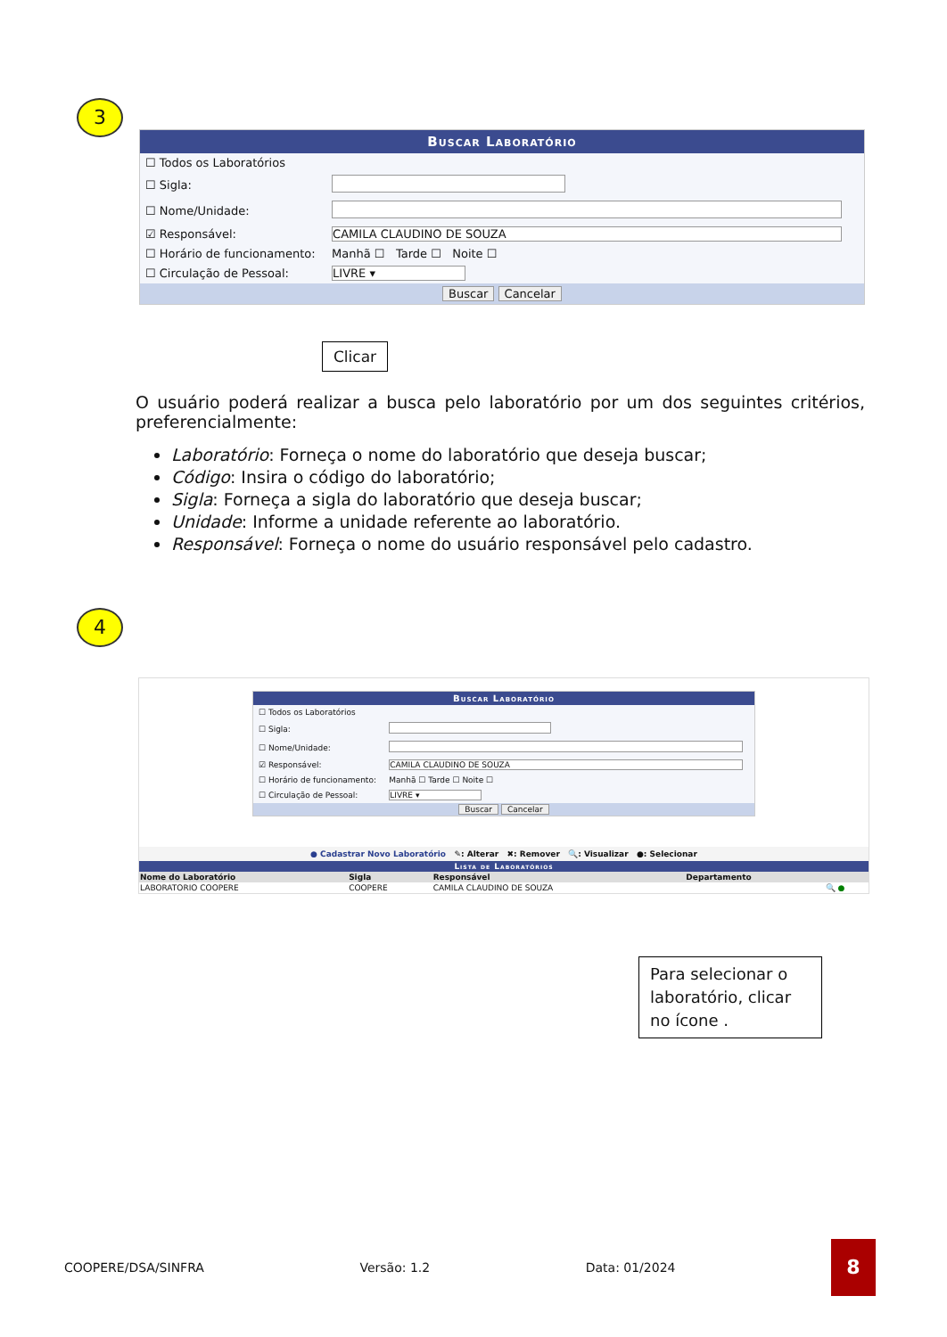3
Buscar Laboratório
| ☐ Todos os Laboratórios | |
| ☐ Sigla: | |
| ☐ Nome/Unidade: | |
| ☑ Responsável: | CAMILA CLAUDINO DE SOUZA |
| ☐ Horário de funcionamento: | Manhã ☐ Tarde ☐ Noite ☐ |
| ☐ Circulação de Pessoal: | LIVRE ▾ |
Buscar Cancelar
Clicar
O usuário poderá realizar a busca pelo laboratório por um dos seguintes critérios, preferencialmente:
Laboratório: Forneça o nome do laboratório que deseja buscar;
Código: Insira o código do laboratório;
Sigla: Forneça a sigla do laboratório que deseja buscar;
Unidade: Informe a unidade referente ao laboratório.
Responsável: Forneça o nome do usuário responsável pelo cadastro.
4
Buscar Laboratório
| ☐ Todos os Laboratórios | |
| ☐ Sigla: | |
| ☐ Nome/Unidade: | |
| ☑ Responsável: | CAMILA CLAUDINO DE SOUZA |
| ☐ Horário de funcionamento: | Manhã ☐ Tarde ☐ Noite ☐ |
| ☐ Circulação de Pessoal: | LIVRE ▾ |
Buscar Cancelar
● Cadastrar Novo Laboratório ✎: Alterar ✖: Remover 🔍: Visualizar ●: Selecionar
| Lista de Laboratórios | | | | |
| --- | --- | --- | --- | --- |
| Nome do Laboratório | Sigla | Responsável | Departamento | |
| LABORATORIO COOPERE | COOPERE | CAMILA CLAUDINO DE SOUZA | | 🔍 ● |
Para selecionar o laboratório, clicar no ícone .
COOPERE/DSA/SINFRA Versão: 1.2 Data: 01/2024 8